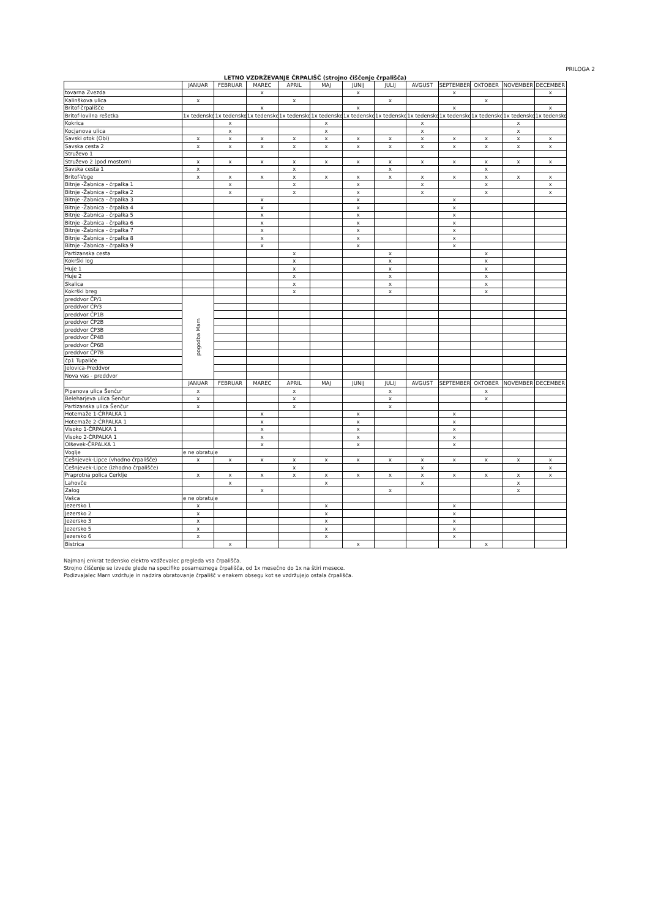PRILOGA 2
LETNO VZDRŽEVANJE ČRPALIŠČ (strojno čiščenje črpališča)
| | JANUAR | FEBRUAR | MAREC | APRIL | MAJ | JUNIJ | JULIJ | AVGUST | SEPTEMBER | OKTOBER | NOVEMBER | DECEMBER |
| --- | --- | --- | --- | --- | --- | --- | --- | --- | --- | --- | --- | --- |
| tovarna Zvezda | | | x | | | x | | | x | | | x |
| Kalinškova ulica | x | | | x | | | x | | | x | | |
| Britof-črpališče | | | x | | | x | | | x | | | x |
| Britof-lovilna rešetka | 1x tedensko | 1x tedensko | 1x tedensko | 1x tedensko | 1x tedensko | 1x tedensko | 1x tedensko | 1x tedensko | 1x tedensko | 1x tedensko | 1x tedensko | 1x tedensko |
| Kokrica | | x | | | x | | | x | | | x | |
| Kocjanova ulica | | x | | | x | | | x | | | x | |
| Savski otok (Obi) | x | x | x | x | x | x | x | x | x | x | x | x |
| Savska cesta 2 | x | x | x | x | x | x | x | x | x | x | x | x |
| Struževo 1 | | | | | | | | | | | | |
| Struževo 2 (pod mostom) | x | x | x | x | x | x | x | x | x | x | x | x |
| Savska cesta 1 | x | | | x | | | x | | | x | | |
| Britof-Voge | x | x | x | x | x | x | x | x | x | x | x | x |
| Bitnje -Žabnica - črpalka 1 | | x | | x | | x | | x | | x | | x |
| Bitnje -Žabnica - črpalka 2 | | x | | x | | x | | x | | x | | x |
| Bitnje -Žabnica - črpalka 3 | | | x | | | x | | | x | | | |
| Bitnje -Žabnica - črpalka 4 | | | x | | | x | | | x | | | |
| Bitnje -Žabnica - črpalka 5 | | | x | | | x | | | x | | | |
| Bitnje -Žabnica - črpalka 6 | | | x | | | x | | | x | | | |
| Bitnje -Žabnica - črpalka 7 | | | x | | | x | | | x | | | |
| Bitnje -Žabnica - črpalka 8 | | | x | | | x | | | x | | | |
| Bitnje -Žabnica - črpalka 9 | | | x | | | x | | | x | | | |
| Partizanska cesta | | | | x | | | x | | | x | | |
| Kokrški log | | | | x | | | x | | | x | | |
| Huje 1 | | | | x | | | x | | | x | | |
| Huje 2 | | | | x | | | x | | | x | | |
| Skalica | | | | x | | | x | | | x | | |
| Kokrški breg | | | | x | | | x | | | x | | |
| preddvor ČP/1 | pogodba Marn | | | | | | | | | | | |
| preddvor ČP/3 | | | | | | | | | | | | |
| preddvor ČP1B | | | | | | | | | | | | |
| preddvor ČP2B | | | | | | | | | | | | |
| preddvor ČP3B | | | | | | | | | | | | |
| preddvor ČP4B | | | | | | | | | | | | |
| preddvor ČP6B | | | | | | | | | | | | |
| preddvor ČP7B | | | | | | | | | | | | |
| čp1 Tupaliče | | | | | | | | | | | | |
| Jelovica-Preddvor | | | | | | | | | | | | |
| Nova vas - preddvor | | | | | | | | | | | | |
| | JANUAR | FEBRUAR | MAREC | APRIL | MAJ | JUNIJ | JULIJ | AVGUST | SEPTEMBER | OKTOBER | NOVEMBER | DECEMBER |
| Pipanova ulica Šenčur | x | | | x | | | x | | | x | | |
| Beleharjeva ulica Šenčur | x | | | x | | | x | | | x | | |
| Partizanska ulica Šenčur | x | | | x | | | x | | | | | |
| Hotemaže 1-ČRPALKA 1 | | | x | | | x | | | x | | | |
| Hotemaže 2-ČRPALKA 1 | | | x | | | x | | | x | | | |
| Visoko 1-ČRPALKA 1 | | | x | | | x | | | x | | | |
| Visoko 2-ČRPALKA 1 | | | x | | | x | | | x | | | |
| Olševek-ČRPALKA 1 | | | x | | | x | | | x | | | |
| Voglje | e ne obratuje | | | | | | | | | | | |
| Češnjevek-Lipce (vhodno črpališče) | x | x | x | x | x | x | x | x | x | x | x | x |
| Češnjevek-Lipce (izhodno črpališče) | | | | x | | | | x | | | | x |
| Praprotna polica Cerklje | x | x | x | x | x | x | x | x | x | x | x | x |
| Lahovče | | x | | | x | | | x | | | x | |
| Zalog | | | x | | | | x | | | | x | |
| Vašca | e ne obratuje | | | | | | | | | | | |
| Jezersko 1 | x | | | | x | | | | x | | | |
| Jezersko 2 | x | | | | x | | | | x | | | |
| Jezersko 3 | x | | | | x | | | | x | | | |
| Jezersko 5 | x | | | | x | | | | x | | | |
| Jezersko 6 | x | | | | x | | | | x | | | |
| Bistrica | | x | | | | x | | | | x | | |
Najmanj enkrat tedensko elektro vzdževalec pregleda vsa črpališča.
Strojno čiščenje se izvede glede na specifiko posameznega črpališča, od 1x mesečno do 1x na štiri mesece.
Podizvajalec Marn vzdržuje in nadzira obratovanje črpališč v enakem obsegu kot se vzdržujejo ostala črpališča.